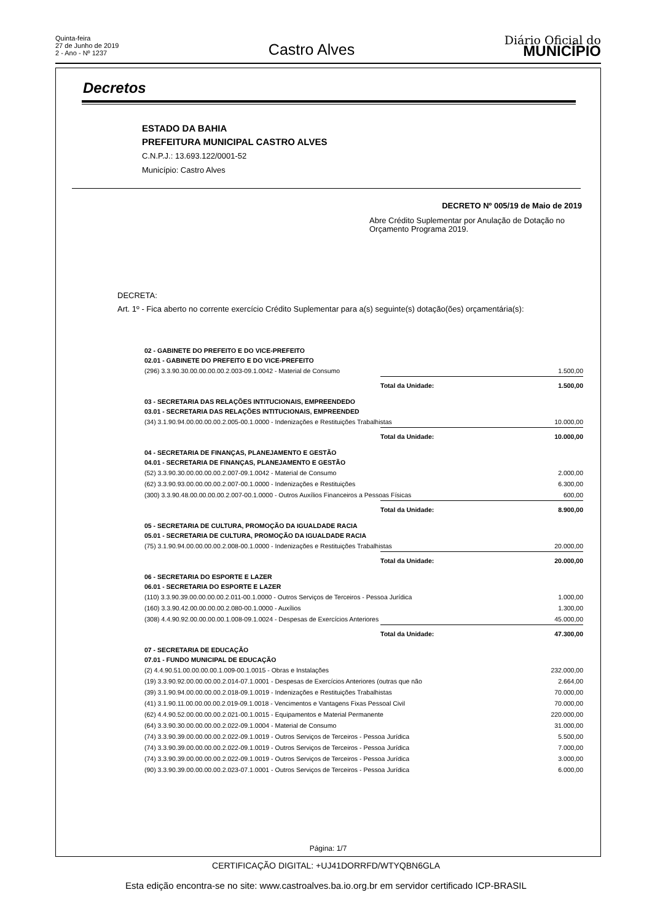Quinta-feira
27 de Junho de 2019
2 - Ano - Nº 1237
Castro Alves
Diário Oficial do
MUNICÍPIO
Decretos
ESTADO DA BAHIA
PREFEITURA MUNICIPAL CASTRO ALVES
C.N.P.J.: 13.693.122/0001-52
Município: Castro Alves
DECRETO Nº 005/19 de Maio de 2019
Abre Crédito Suplementar por Anulação de Dotação no Orçamento Programa 2019.
DECRETA:
Art. 1º - Fica aberto no corrente exercício Crédito Suplementar para a(s) seguinte(s) dotação(ões) orçamentária(s):
| 02 - GABINETE DO PREFEITO E DO VICE-PREFEITO | | |
| 02.01 - GABINETE DO PREFEITO E DO VICE-PREFEITO | | |
| (296) 3.3.90.30.00.00.00.00.2.003-09.1.0042 - Material de Consumo | | 1.500,00 |
| | Total da Unidade: | 1.500,00 |
| 03 - SECRETARIA DAS RELAÇÕES INTITUCIONAIS, EMPREENDEDO | | |
| 03.01 - SECRETARIA DAS RELAÇÕES INTITUCIONAIS, EMPREENDED | | |
| (34) 3.1.90.94.00.00.00.00.2.005-00.1.0000 - Indenizações e Restituições Trabalhistas | | 10.000,00 |
| | Total da Unidade: | 10.000,00 |
| 04 - SECRETARIA DE FINANÇAS, PLANEJAMENTO E GESTÃO | | |
| 04.01 - SECRETARIA DE FINANÇAS, PLANEJAMENTO E GESTÃO | | |
| (52) 3.3.90.30.00.00.00.00.2.007-09.1.0042 - Material de Consumo | | 2.000,00 |
| (62) 3.3.90.93.00.00.00.00.2.007-00.1.0000 - Indenizações e Restituições | | 6.300,00 |
| (300) 3.3.90.48.00.00.00.00.2.007-00.1.0000 - Outros Auxílios Financeiros a Pessoas Físicas | | 600,00 |
| | Total da Unidade: | 8.900,00 |
| 05 - SECRETARIA DE CULTURA, PROMOÇÃO DA IGUALDADE RACIA | | |
| 05.01 - SECRETARIA DE CULTURA, PROMOÇÃO DA IGUALDADE RACIA | | |
| (75) 3.1.90.94.00.00.00.00.2.008-00.1.0000 - Indenizações e Restituições Trabalhistas | | 20.000,00 |
| | Total da Unidade: | 20.000,00 |
| 06 - SECRETARIA DO ESPORTE E LAZER | | |
| 06.01 - SECRETARIA DO ESPORTE E LAZER | | |
| (110) 3.3.90.39.00.00.00.00.2.011-00.1.0000 - Outros Serviços de Terceiros - Pessoa Jurídica | | 1.000,00 |
| (160) 3.3.90.42.00.00.00.00.2.080-00.1.0000 - Auxílios | | 1.300,00 |
| (308) 4.4.90.92.00.00.00.00.1.008-09.1.0024 - Despesas de Exercícios Anteriores | | 45.000,00 |
| | Total da Unidade: | 47.300,00 |
| 07 - SECRETARIA DE EDUCAÇÃO | | |
| 07.01 - FUNDO MUNICIPAL DE EDUCAÇÃO | | |
| (2) 4.4.90.51.00.00.00.00.1.009-00.1.0015 - Obras e Instalações | | 232.000,00 |
| (19) 3.3.90.92.00.00.00.00.2.014-07.1.0001 - Despesas de Exercícios Anteriores (outras que não | | 2.664,00 |
| (39) 3.1.90.94.00.00.00.00.2.018-09.1.0019 - Indenizações e Restituições Trabalhistas | | 70.000,00 |
| (41) 3.1.90.11.00.00.00.00.2.019-09.1.0018 - Vencimentos e Vantagens Fixas Pessoal Civil | | 70.000,00 |
| (62) 4.4.90.52.00.00.00.00.2.021-00.1.0015 - Equipamentos e Material Permanente | | 220.000,00 |
| (64) 3.3.90.30.00.00.00.00.2.022-09.1.0004 - Material de Consumo | | 31.000,00 |
| (74) 3.3.90.39.00.00.00.00.2.022-09.1.0019 - Outros Serviços de Terceiros - Pessoa Jurídica | | 5.500,00 |
| (74) 3.3.90.39.00.00.00.00.2.022-09.1.0019 - Outros Serviços de Terceiros - Pessoa Jurídica | | 7.000,00 |
| (74) 3.3.90.39.00.00.00.00.2.022-09.1.0019 - Outros Serviços de Terceiros - Pessoa Jurídica | | 3.000,00 |
| (90) 3.3.90.39.00.00.00.00.2.023-07.1.0001 - Outros Serviços de Terceiros - Pessoa Jurídica | | 6.000,00 |
Página: 1/7
CERTIFICAÇÃO DIGITAL: +UJ41DORRFD/WTYQBN6GLA
Esta edição encontra-se no site: www.castroalves.ba.io.org.br em servidor certificado ICP-BRASIL